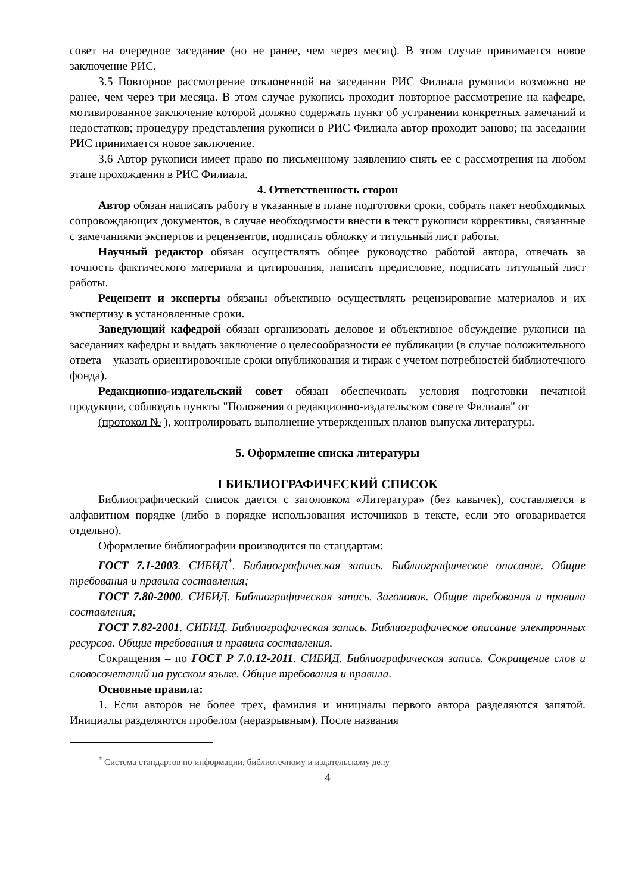совет на очередное заседание (но не ранее, чем через месяц). В этом случае принимается новое заключение РИС.
3.5 Повторное рассмотрение отклоненной на заседании РИС Филиала рукописи возможно не ранее, чем через три месяца. В этом случае рукопись проходит повторное рассмотрение на кафедре, мотивированное заключение которой должно содержать пункт об устранении конкретных замечаний и недостатков; процедуру представления рукописи в РИС Филиала автор проходит заново; на заседании РИС принимается новое заключение.
3.6 Автор рукописи имеет право по письменному заявлению снять ее с рассмотрения на любом этапе прохождения в РИС Филиала.
4. Ответственность сторон
Автор обязан написать работу в указанные в плане подготовки сроки, собрать пакет необходимых сопровождающих документов, в случае необходимости внести в текст рукописи коррективы, связанные с замечаниями экспертов и рецензентов, подписать обложку и титульный лист работы.
Научный редактор обязан осуществлять общее руководство работой автора, отвечать за точность фактического материала и цитирования, написать предисловие, подписать титульный лист работы.
Рецензент и эксперты обязаны объективно осуществлять рецензирование материалов и их экспертизу в установленные сроки.
Заведующий кафедрой обязан организовать деловое и объективное обсуждение рукописи на заседаниях кафедры и выдать заключение о целесообразности ее публикации (в случае положительного ответа – указать ориентировочные сроки опубликования и тираж с учетом потребностей библиотечного фонда).
Редакционно-издательский совет обязан обеспечивать условия подготовки печатной продукции, соблюдать пункты "Положения о редакционно-издательском совете Филиала" от
(протокол № ), контролировать выполнение утвержденных планов выпуска литературы.
5. Оформление списка литературы
I БИБЛИОГРАФИЧЕСКИЙ СПИСОК
Библиографический список дается с заголовком «Литература» (без кавычек), составляется в алфавитном порядке (либо в порядке использования источников в тексте, если это оговаривается отдельно).
Оформление библиографии производится по стандартам:
ГОСТ 7.1-2003. СИБИД<sup>*</sup>. Библиографическая запись. Библиографическое описание. Общие требования и правила составления;
ГОСТ 7.80-2000. СИБИД. Библиографическая запись. Заголовок. Общие требования и правила составления;
ГОСТ 7.82-2001. СИБИД. Библиографическая запись. Библиографическое описание электронных ресурсов. Общие требования и правила составления.
Сокращения – по ГОСТ Р 7.0.12-2011. СИБИД. Библиографическая запись. Сокращение слов и словосочетаний на русском языке. Общие требования и правила.
Основные правила:
1. Если авторов не более трех, фамилия и инициалы первого автора разделяются запятой. Инициалы разделяются пробелом (неразрывным). После названия
<sup>*</sup> Система стандартов по информации, библиотечному и издательскому делу
4